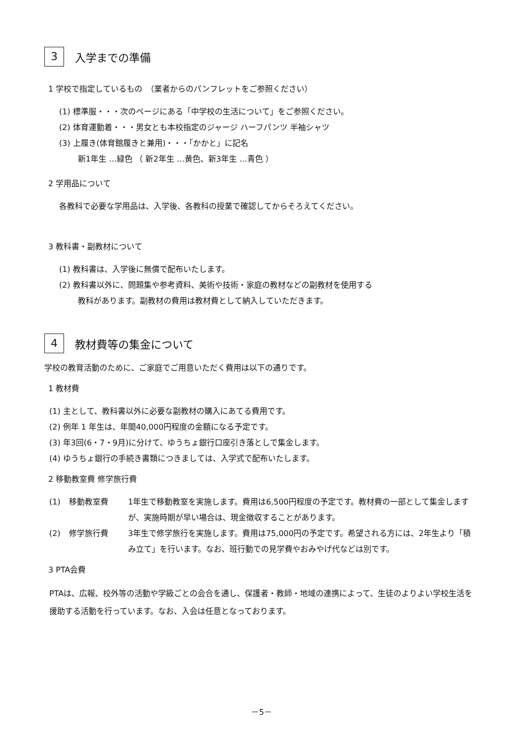3 入学までの準備
1 学校で指定しているもの　（業者からのパンフレットをご参照ください）
(1) 標準服・・・次のページにある「中学校の生活について」をご参照ください。
(2) 体育運動着・・・男女とも本校指定のジャージ ハーフパンツ 半袖シャツ
(3) 上履き(体育館履きと兼用)・・・「かかと」に記名
新1年生 …緑色 （ 新2年生 …黄色、新3年生 …青色 ）
2 学用品について
各教科で必要な学用品は、入学後、各教科の授業で確認してからそろえてください。
3 教科書・副教材について
(1) 教科書は、入学後に無償で配布いたします。
(2) 教科書以外に、問題集や参考資料、美術や技術・家庭の教材などの副教材を使用する
教科があります。副教材の費用は教材費として納入していただきます。
4 教材費等の集金について
学校の教育活動のために、ご家庭でご用意いただく費用は以下の通りです。
1 教材費
(1) 主として、教科書以外に必要な副教材の購入にあてる費用です。
(2) 例年 1 年生は、年間40,000円程度の金額になる予定です。
(3) 年3回(6・7・9月)に分けて、ゆうちょ銀行口座引き落としで集金します。
(4) ゆうちょ銀行の手続き書類につきましては、入学式で配布いたします。
2 移動教室費 修学旅行費
(1) 移動教室費 1年生で移動教室を実施します。費用は6,500円程度の予定です。教材費の一部として集金しますが、実施時期が早い場合は、現金徴収することがあります。
(2) 修学旅行費 3年生で修学旅行を実施します。費用は75,000円の予定です。希望される方には、2年生より「積み立て」を行います。なお、班行動での見学費やおみやげ代などは別です。
3 PTA会費
PTAは、広報、校外等の活動や学級ごとの会合を通し、保護者・教師・地域の連携によって、生徒のよりよい学校生活を援助する活動を行っています。なお、入会は任意となっております。
－5－